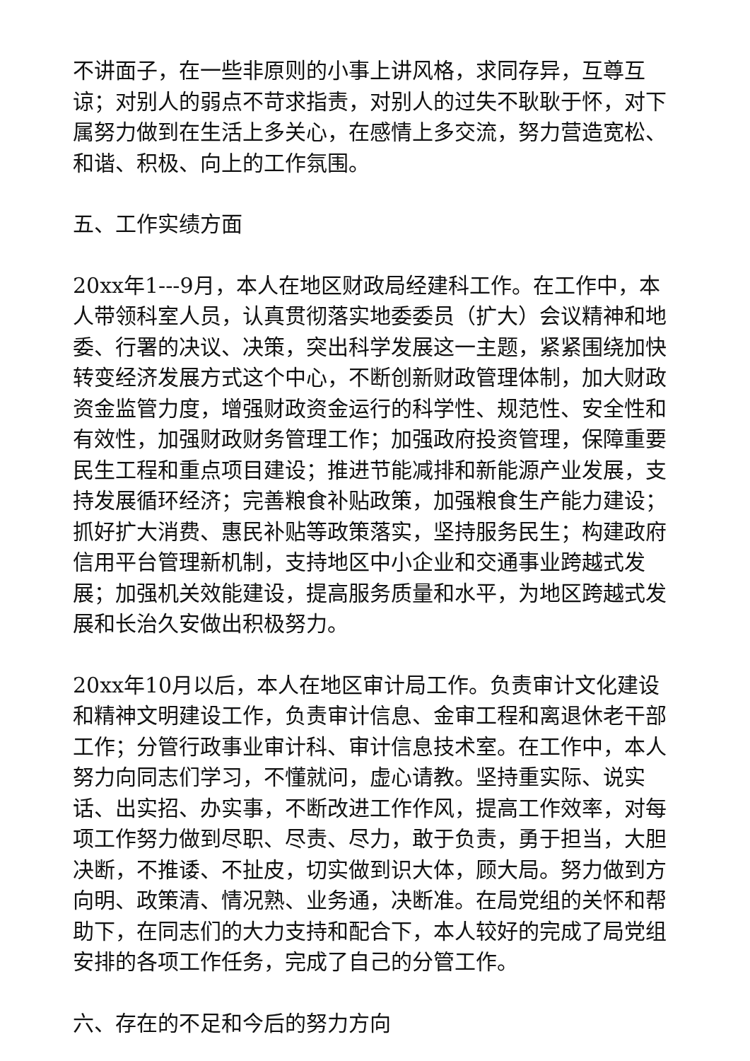不讲面子，在一些非原则的小事上讲风格，求同存异，互尊互谅；对别人的弱点不苛求指责，对别人的过失不耿耿于怀，对下属努力做到在生活上多关心，在感情上多交流，努力营造宽松、和谐、积极、向上的工作氛围。
五、工作实绩方面
20xx年1---9月，本人在地区财政局经建科工作。在工作中，本人带领科室人员，认真贯彻落实地委委员（扩大）会议精神和地委、行署的决议、决策，突出科学发展这一主题，紧紧围绕加快转变经济发展方式这个中心，不断创新财政管理体制，加大财政资金监管力度，增强财政资金运行的科学性、规范性、安全性和有效性，加强财政财务管理工作；加强政府投资管理，保障重要民生工程和重点项目建设；推进节能减排和新能源产业发展，支持发展循环经济；完善粮食补贴政策，加强粮食生产能力建设；抓好扩大消费、惠民补贴等政策落实，坚持服务民生；构建政府信用平台管理新机制，支持地区中小企业和交通事业跨越式发展；加强机关效能建设，提高服务质量和水平，为地区跨越式发展和长治久安做出积极努力。
20xx年10月以后，本人在地区审计局工作。负责审计文化建设和精神文明建设工作，负责审计信息、金审工程和离退休老干部工作；分管行政事业审计科、审计信息技术室。在工作中，本人努力向同志们学习，不懂就问，虚心请教。坚持重实际、说实话、出实招、办实事，不断改进工作作风，提高工作效率，对每项工作努力做到尽职、尽责、尽力，敢于负责，勇于担当，大胆决断，不推诿、不扯皮，切实做到识大体，顾大局。努力做到方向明、政策清、情况熟、业务通，决断准。在局党组的关怀和帮助下，在同志们的大力支持和配合下，本人较好的完成了局党组安排的各项工作任务，完成了自己的分管工作。
六、存在的不足和今后的努力方向